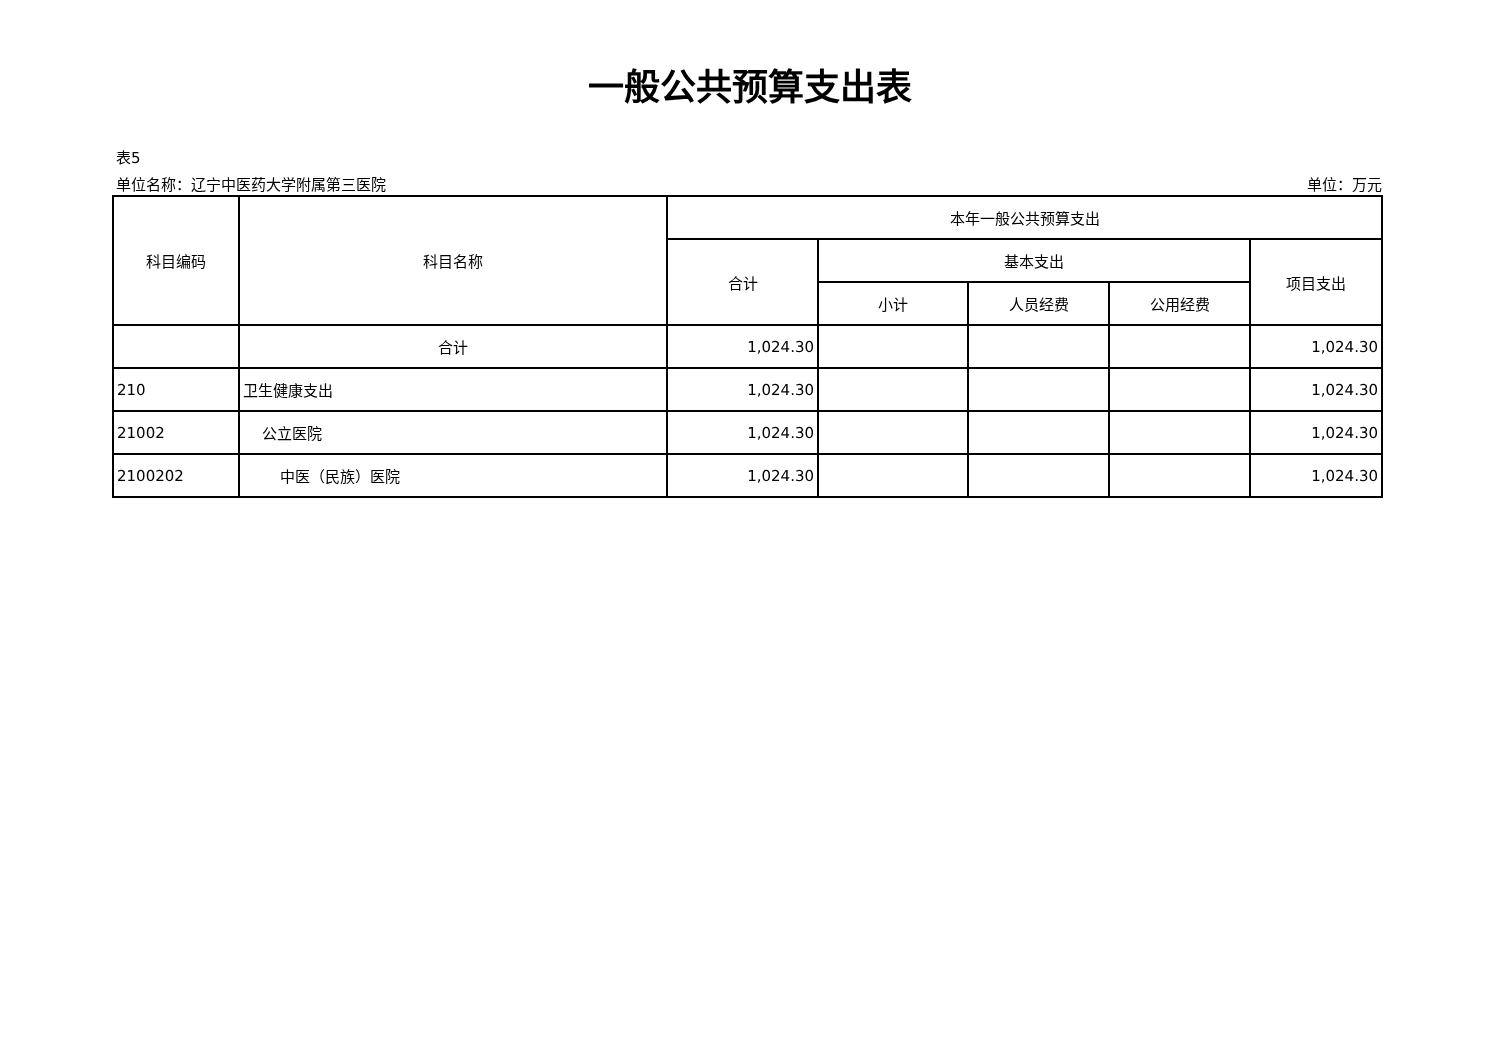一般公共预算支出表
表5
单位名称：辽宁中医药大学附属第三医院 单位：万元
| 科目编码 | 科目名称 | 本年一般公共预算支出 | | | | |
| --- | --- | --- | --- | --- | --- | --- |
| | | 合计 | 基本支出 | | | 项目支出 |
| | | | 小计 | 人员经费 | 公用经费 | |
| | 合计 | 1,024.30 | | | | 1,024.30 |
| 210 | 卫生健康支出 | 1,024.30 | | | | 1,024.30 |
| 21002 | 公立医院 | 1,024.30 | | | | 1,024.30 |
| 2100202 | 中医（民族）医院 | 1,024.30 | | | | 1,024.30 |